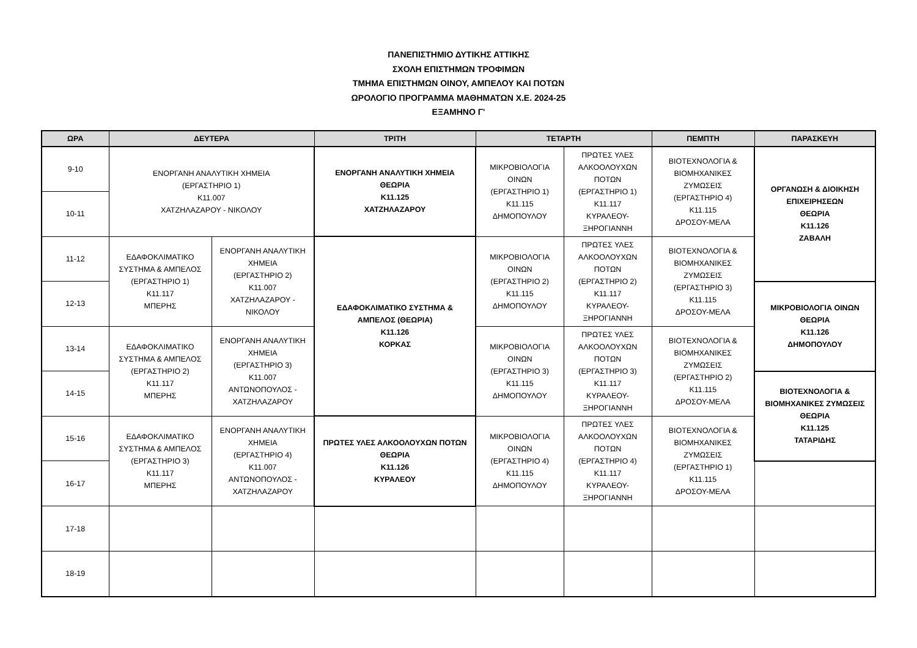ΠΑΝΕΠΙΣΤΗΜΙΟ ΔΥΤΙΚΗΣ ΑΤΤΙΚΗΣ
ΣΧΟΛΗ ΕΠΙΣΤΗΜΩΝ ΤΡΟΦΙΜΩΝ
ΤΜΗΜΑ ΕΠΙΣΤΗΜΩΝ ΟΙΝΟΥ, ΑΜΠΕΛΟΥ ΚΑΙ ΠΟΤΩΝ
ΩΡΟΛΟΓΙΟ ΠΡΟΓΡΑΜΜΑ ΜΑΘΗΜΑΤΩΝ Χ.Ε. 2024-25
ΕΞΑΜΗΝΟ Γ'
| ΩΡΑ | ΔΕΥΤΕΡΑ | | ΤΡΙΤΗ | ΤΕΤΑΡΤΗ | | ΠΕΜΠΤΗ | ΠΑΡΑΣΚΕΥΗ |
| --- | --- | --- | --- | --- | --- | --- | --- |
| 9-10 | ΕΝΟΡΓΑΝΗ ΑΝΑΛΥΤΙΚΗ ΧΗΜΕΙΑ (ΕΡΓΑΣΤΗΡΙΟ 1) Κ11.007 ΧΑΤΖΗΛΑΖΑΡΟΥ - ΝΙΚΟΛΟΥ | | ΕΝΟΡΓΑΝΗ ΑΝΑΛΥΤΙΚΗ ΧΗΜΕΙΑ ΘΕΩΡΙΑ Κ11.125 ΧΑΤΖΗΛΑΖΑΡΟΥ | ΜΙΚΡΟΒΙΟΛΟΓΙΑ ΟΙΝΩΝ (ΕΡΓΑΣΤΗΡΙΟ 1) Κ11.115 ΔΗΜΟΠΟΥΛΟΥ | ΠΡΩΤΕΣ ΥΛΕΣ ΑΛΚΟΟΛΟΥΧΩΝ ΠΟΤΩΝ (ΕΡΓΑΣΤΗΡΙΟ 1) Κ11.117 ΚΥΡΑΛΕΟΥ-ΞΗΡΟΓΙΑΝΝΗ | ΒΙΟΤΕΧΝΟΛΟΓΙΑ & ΒΙΟΜΗΧΑΝΙΚΕΣ ΖΥΜΩΣΕΙΣ (ΕΡΓΑΣΤΗΡΙΟ 4) Κ11.115 ΔΡΟΣΟΥ-ΜΕΛΑ | ΟΡΓΑΝΩΣΗ & ΔΙΟΙΚΗΣΗ ΕΠΙΧΕΙΡΗΣΕΩΝ ΘΕΩΡΙΑ Κ11.126 ΖΑΒΑΛΗ |
| 10-11 | | | | | | | |
| 11-12 | ΕΔΑΦΟΚΛΙΜΑΤΙΚΟ ΣΥΣΤΗΜΑ & ΑΜΠΕΛΟΣ (ΕΡΓΑΣΤΗΡΙΟ 1) Κ11.117 ΜΠΕΡΗΣ | ΕΝΟΡΓΑΝΗ ΑΝΑΛΥΤΙΚΗ ΧΗΜΕΙΑ (ΕΡΓΑΣΤΗΡΙΟ 2) Κ11.007 ΧΑΤΖΗΛΑΖΑΡΟΥ - ΝΙΚΟΛΟΥ | ΕΔΑΦΟΚΛΙΜΑΤΙΚΟ ΣΥΣΤΗΜΑ & ΑΜΠΕΛΟΣ (ΘΕΩΡΙΑ) Κ11.126 ΚΟΡΚΑΣ | ΜΙΚΡΟΒΙΟΛΟΓΙΑ ΟΙΝΩΝ (ΕΡΓΑΣΤΗΡΙΟ 2) Κ11.115 ΔΗΜΟΠΟΥΛΟΥ | ΠΡΩΤΕΣ ΥΛΕΣ ΑΛΚΟΟΛΟΥΧΩΝ ΠΟΤΩΝ (ΕΡΓΑΣΤΗΡΙΟ 2) Κ11.117 ΚΥΡΑΛΕΟΥ-ΞΗΡΟΓΙΑΝΝΗ | ΒΙΟΤΕΧΝΟΛΟΓΙΑ & ΒΙΟΜΗΧΑΝΙΚΕΣ ΖΥΜΩΣΕΙΣ (ΕΡΓΑΣΤΗΡΙΟ 3) Κ11.115 ΔΡΟΣΟΥ-ΜΕΛΑ | |
| 12-13 | | | | | | | ΜΙΚΡΟΒΙΟΛΟΓΙΑ ΟΙΝΩΝ ΘΕΩΡΙΑ Κ11.126 ΔΗΜΟΠΟΥΛΟΥ |
| 13-14 | ΕΔΑΦΟΚΛΙΜΑΤΙΚΟ ΣΥΣΤΗΜΑ & ΑΜΠΕΛΟΣ (ΕΡΓΑΣΤΗΡΙΟ 2) Κ11.117 ΜΠΕΡΗΣ | ΕΝΟΡΓΑΝΗ ΑΝΑΛΥΤΙΚΗ ΧΗΜΕΙΑ (ΕΡΓΑΣΤΗΡΙΟ 3) Κ11.007 ΑΝΤΩΝΟΠΟΥΛΟΣ - ΧΑΤΖΗΛΑΖΑΡΟΥ | | ΜΙΚΡΟΒΙΟΛΟΓΙΑ ΟΙΝΩΝ (ΕΡΓΑΣΤΗΡΙΟ 3) Κ11.115 ΔΗΜΟΠΟΥΛΟΥ | ΠΡΩΤΕΣ ΥΛΕΣ ΑΛΚΟΟΛΟΥΧΩΝ ΠΟΤΩΝ (ΕΡΓΑΣΤΗΡΙΟ 3) Κ11.117 ΚΥΡΑΛΕΟΥ-ΞΗΡΟΓΙΑΝΝΗ | ΒΙΟΤΕΧΝΟΛΟΓΙΑ & ΒΙΟΜΗΧΑΝΙΚΕΣ ΖΥΜΩΣΕΙΣ (ΕΡΓΑΣΤΗΡΙΟ 2) Κ11.115 ΔΡΟΣΟΥ-ΜΕΛΑ | |
| 14-15 | | | | | | | ΒΙΟΤΕΧΝΟΛΟΓΙΑ & ΒΙΟΜΗΧΑΝΙΚΕΣ ΖΥΜΩΣΕΙΣ ΘΕΩΡΙΑ Κ11.125 ΤΑΤΑΡΙΔΗΣ |
| 15-16 | ΕΔΑΦΟΚΛΙΜΑΤΙΚΟ ΣΥΣΤΗΜΑ & ΑΜΠΕΛΟΣ (ΕΡΓΑΣΤΗΡΙΟ 3) Κ11.117 ΜΠΕΡΗΣ | ΕΝΟΡΓΑΝΗ ΑΝΑΛΥΤΙΚΗ ΧΗΜΕΙΑ (ΕΡΓΑΣΤΗΡΙΟ 4) Κ11.007 ΑΝΤΩΝΟΠΟΥΛΟΣ - ΧΑΤΖΗΛΑΖΑΡΟΥ | ΠΡΩΤΕΣ ΥΛΕΣ ΑΛΚΟΟΛΟΥΧΩΝ ΠΟΤΩΝ ΘΕΩΡΙΑ Κ11.126 ΚΥΡΑΛΕΟΥ | ΜΙΚΡΟΒΙΟΛΟΓΙΑ ΟΙΝΩΝ (ΕΡΓΑΣΤΗΡΙΟ 4) Κ11.115 ΔΗΜΟΠΟΥΛΟΥ | ΠΡΩΤΕΣ ΥΛΕΣ ΑΛΚΟΟΛΟΥΧΩΝ ΠΟΤΩΝ (ΕΡΓΑΣΤΗΡΙΟ 4) Κ11.117 ΚΥΡΑΛΕΟΥ-ΞΗΡΟΓΙΑΝΝΗ | ΒΙΟΤΕΧΝΟΛΟΓΙΑ & ΒΙΟΜΗΧΑΝΙΚΕΣ ΖΥΜΩΣΕΙΣ (ΕΡΓΑΣΤΗΡΙΟ 1) Κ11.115 ΔΡΟΣΟΥ-ΜΕΛΑ | |
| 16-17 | | | | | | | |
| 17-18 | | | | | | | |
| 18-19 | | | | | | | |